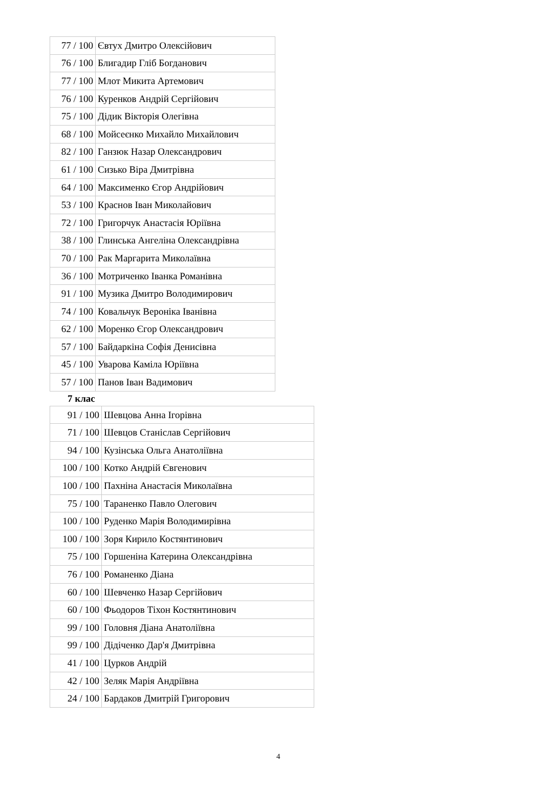| 77 / 100 | Євтух Дмитро Олексійович |
| 76 / 100 | Блигадир Гліб Богданович |
| 77 / 100 | Млот Микита Артемович |
| 76 / 100 | Куренков Андрій Сергійович |
| 75 / 100 | Дідик Вікторія Олегівна |
| 68 / 100 | Мойсеєнко Михайло Михайлович |
| 82 / 100 | Ганзюк Назар Олександрович |
| 61 / 100 | Сизько Віра Дмитрівна |
| 64 / 100 | Максименко Єгор Андрійович |
| 53 / 100 | Краснов Іван Миколайович |
| 72 / 100 | Григорчук Анастасія Юріївна |
| 38 / 100 | Глинська Ангеліна Олександрівна |
| 70 / 100 | Рак Маргарита Миколаївна |
| 36 / 100 | Мотриченко Іванка Романівна |
| 91 / 100 | Музика Дмитро Володимирович |
| 74 / 100 | Ковальчук Вероніка Іванівна |
| 62 / 100 | Моренко Єгор Олександрович |
| 57 / 100 | Байдаркіна Софія Денисівна |
| 45 / 100 | Уварова Каміла Юріївна |
| 57 / 100 | Панов Іван Вадимович |
7 клас
| 91 / 100 | Шевцова Анна Ігорівна |
| 71 / 100 | Шевцов Станіслав Сергійович |
| 94 / 100 | Кузінська Ольга Анатоліївна |
| 100 / 100 | Котко Андрій Євгенович |
| 100 / 100 | Пахніна Анастасія Миколаївна |
| 75 / 100 | Тараненко Павло Олегович |
| 100 / 100 | Руденко Марія Володимирівна |
| 100 / 100 | Зоря Кирило Костянтинович |
| 75 / 100 | Горшеніна Катерина Олександрівна |
| 76 / 100 | Романенко Діана |
| 60 / 100 | Шевченко Назар Сергійович |
| 60 / 100 | Фьодоров Тіхон Костянтинович |
| 99 / 100 | Головня Діана Анатоліївна |
| 99 / 100 | Дідіченко Дар'я Дмитрівна |
| 41 / 100 | Цурков Андрій |
| 42 / 100 | Зеляк Марія Андріївна |
| 24 / 100 | Бардаков Дмитрій Григорович |
4